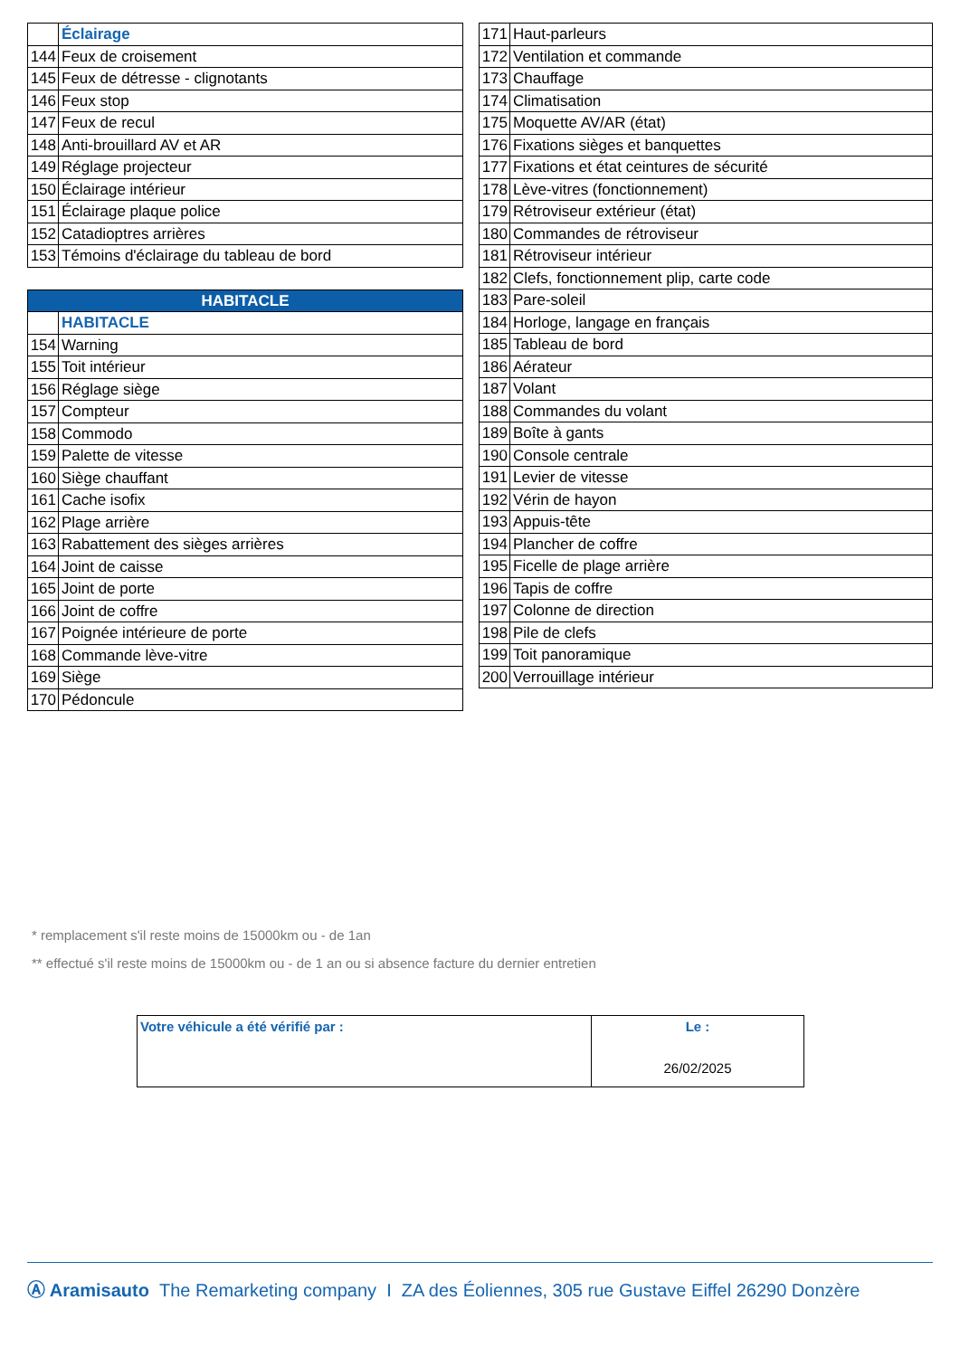| | Éclairage |
| 144 | Feux de croisement |
| 145 | Feux de détresse - clignotants |
| 146 | Feux stop |
| 147 | Feux de recul |
| 148 | Anti-brouillard AV et AR |
| 149 | Réglage projecteur |
| 150 | Éclairage intérieur |
| 151 | Éclairage plaque police |
| 152 | Catadioptres arrières |
| 153 | Témoins d'éclairage du tableau de bord |
| HABITACLE | |
| --- | --- |
| | HABITACLE |
| 154 | Warning |
| 155 | Toit intérieur |
| 156 | Réglage siège |
| 157 | Compteur |
| 158 | Commodo |
| 159 | Palette de vitesse |
| 160 | Siège chauffant |
| 161 | Cache isofix |
| 162 | Plage arrière |
| 163 | Rabattement des sièges arrières |
| 164 | Joint de caisse |
| 165 | Joint de porte |
| 166 | Joint de coffre |
| 167 | Poignée intérieure de porte |
| 168 | Commande lève-vitre |
| 169 | Siège |
| 170 | Pédoncule |
| 171 | Haut-parleurs |
| 172 | Ventilation et commande |
| 173 | Chauffage |
| 174 | Climatisation |
| 175 | Moquette AV/AR (état) |
| 176 | Fixations sièges et banquettes |
| 177 | Fixations et état ceintures de sécurité |
| 178 | Lève-vitres (fonctionnement) |
| 179 | Rétroviseur extérieur (état) |
| 180 | Commandes de rétroviseur |
| 181 | Rétroviseur intérieur |
| 182 | Clefs, fonctionnement plip, carte code |
| 183 | Pare-soleil |
| 184 | Horloge, langage en français |
| 185 | Tableau de bord |
| 186 | Aérateur |
| 187 | Volant |
| 188 | Commandes du volant |
| 189 | Boîte à gants |
| 190 | Console centrale |
| 191 | Levier de vitesse |
| 192 | Vérin de hayon |
| 193 | Appuis-tête |
| 194 | Plancher de coffre |
| 195 | Ficelle de plage arrière |
| 196 | Tapis de coffre |
| 197 | Colonne de direction |
| 198 | Pile de clefs |
| 199 | Toit panoramique |
| 200 | Verrouillage intérieur |
* remplacement s'il reste moins de 15000km ou - de 1an
** effectué s'il reste moins de 15000km ou - de 1 an ou si absence facture du dernier entretien
| Votre véhicule a été vérifié par : | Le : 26/02/2025 |
Ⓐ Aramisauto The Remarketing company I ZA des Éoliennes, 305 rue Gustave Eiffel 26290 Donzère